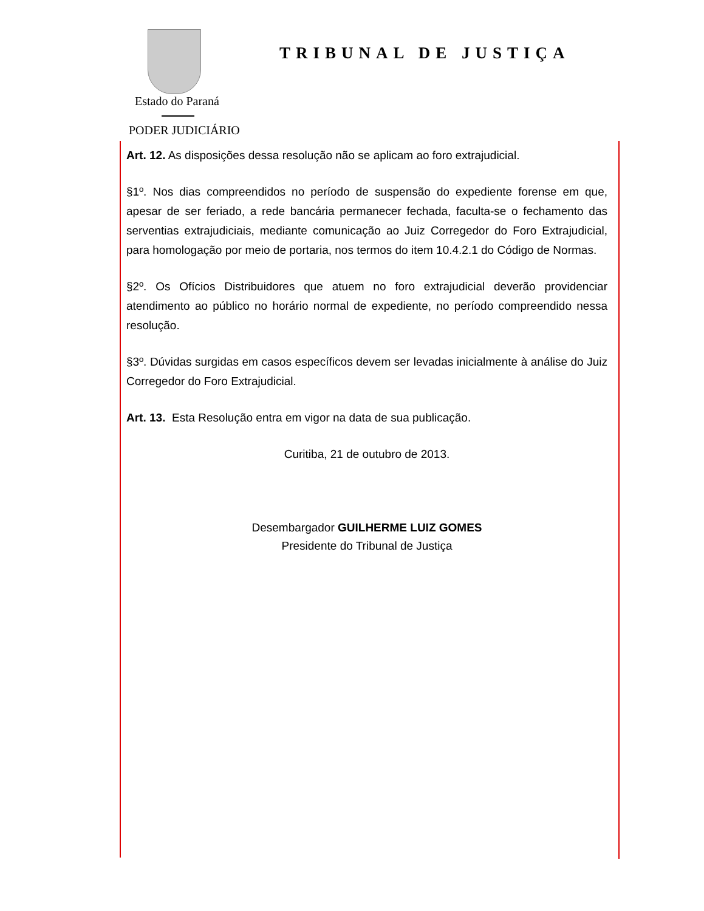Estado do Paraná
PODER JUDICIÁRIO
TRIBUNAL DE JUSTIÇA
Art. 12. As disposições dessa resolução não se aplicam ao foro extrajudicial.
§1º. Nos dias compreendidos no período de suspensão do expediente forense em que, apesar de ser feriado, a rede bancária permanecer fechada, faculta-se o fechamento das serventias extrajudiciais, mediante comunicação ao Juiz Corregedor do Foro Extrajudicial, para homologação por meio de portaria, nos termos do item 10.4.2.1 do Código de Normas.
§2º. Os Ofícios Distribuidores que atuem no foro extrajudicial deverão providenciar atendimento ao público no horário normal de expediente, no período compreendido nessa resolução.
§3º. Dúvidas surgidas em casos específicos devem ser levadas inicialmente à análise do Juiz Corregedor do Foro Extrajudicial.
Art. 13. Esta Resolução entra em vigor na data de sua publicação.
Curitiba, 21 de outubro de 2013.
Desembargador GUILHERME LUIZ GOMES
Presidente do Tribunal de Justiça